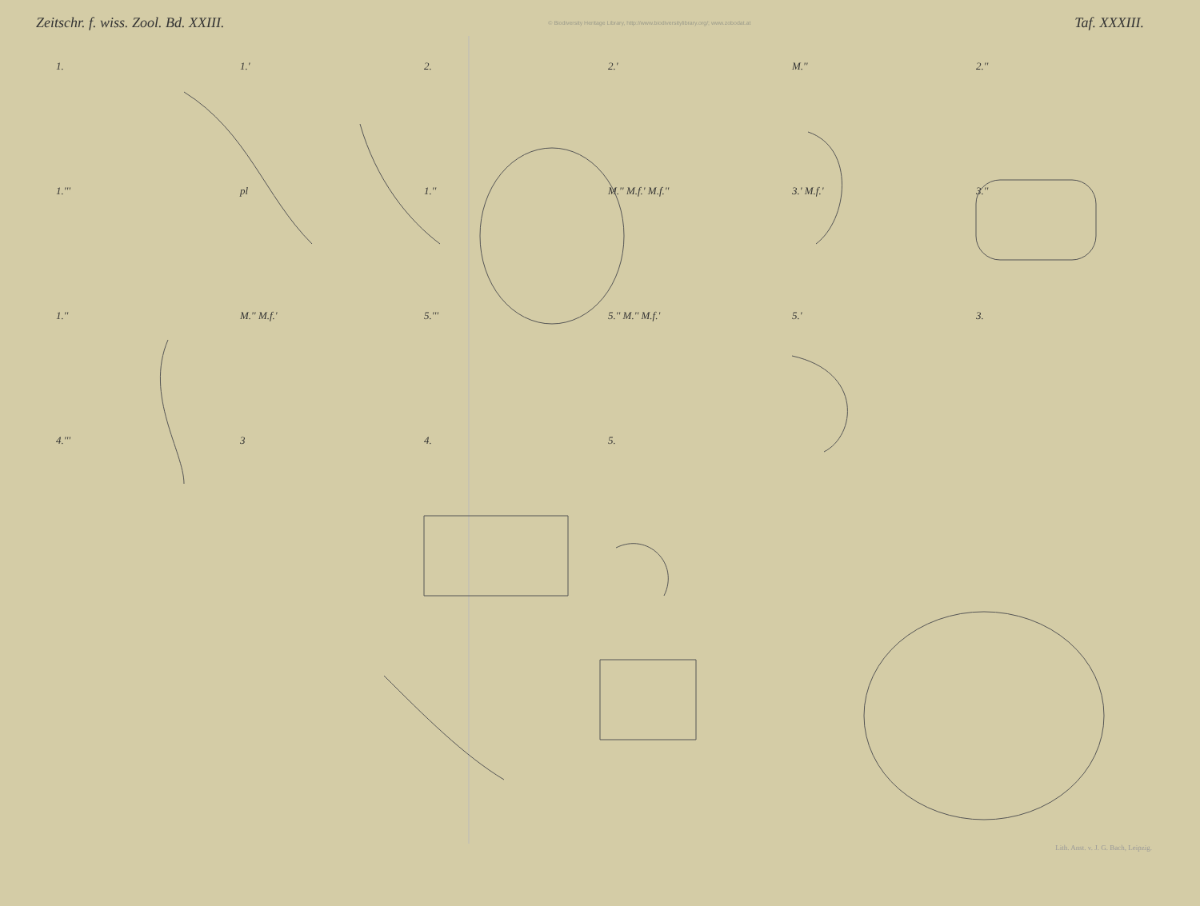Zeitschr. f. wiss. Zool. Bd. XXIII. © Biodiversity Heritage Library, http://www.biodiversitylibrary.org/; www.zobodat.at Taf. XXXIII.
1. 1.' 2. 2.' M.'' 2.'' 1.''' pl 1.'' M.'' M.f.' M.f.'' 3.' M.f.' 3.'' 1.'' M.'' M.f.' 5.''' 5.'' M.'' M.f.' 5.' 3. 4.''' 3 4. 5.
Lith. Anst. v. J. G. Bach, Leipzig.